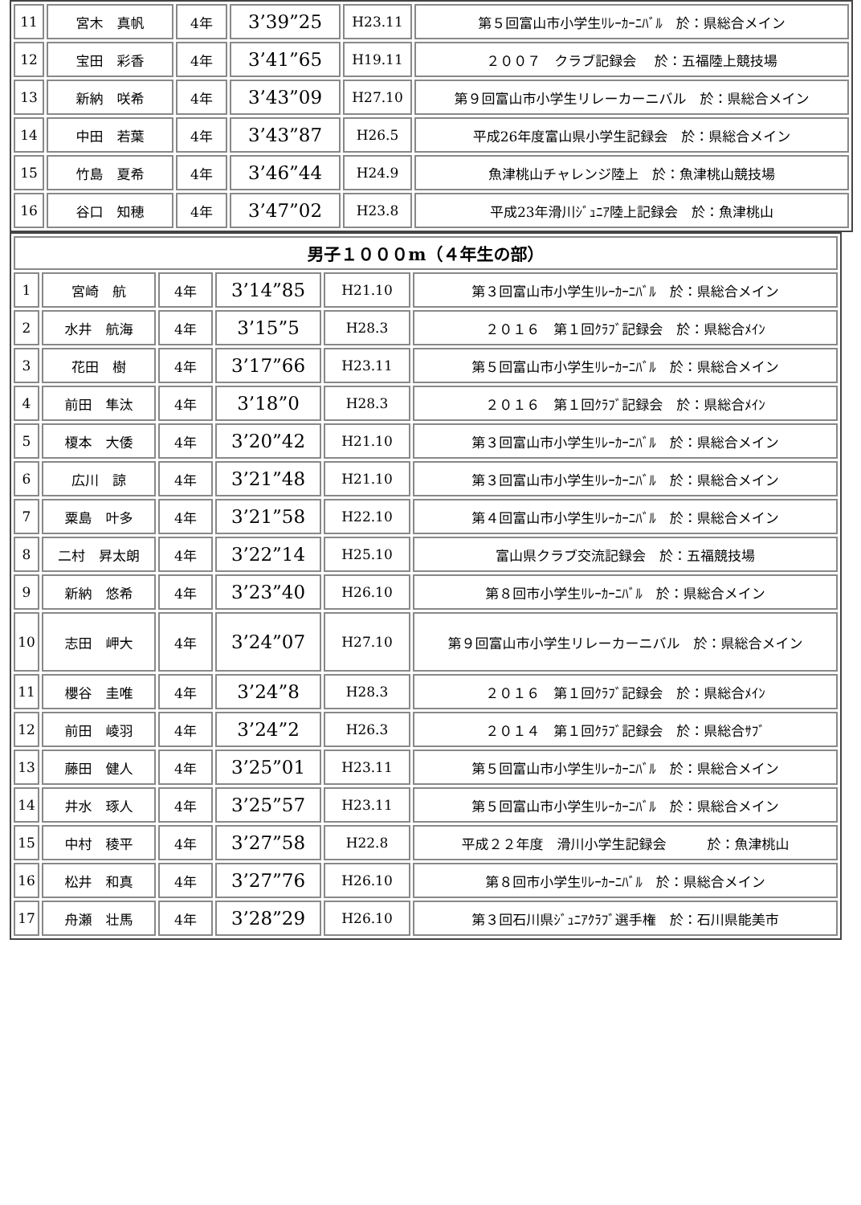| 11 | 宮木 真帆 | 4年 | 3’39”25 | H23.11 | 第５回富山市小学生ﾘﾚｰｶｰﾆﾊﾞﾙ 於：県総合メイン |
| 12 | 宝田 彩香 | 4年 | 3’41”65 | H19.11 | ２００７ クラブ記録会 於：五福陸上競技場 |
| 13 | 新納 咲希 | 4年 | 3’43”09 | H27.10 | 第９回富山市小学生リレーカーニバル 於：県総合メイン |
| 14 | 中田 若葉 | 4年 | 3’43”87 | H26.5 | 平成26年度富山県小学生記録会 於：県総合メイン |
| 15 | 竹島 夏希 | 4年 | 3’46”44 | H24.9 | 魚津桃山チャレンジ陸上 於：魚津桃山競技場 |
| 16 | 谷口 知穂 | 4年 | 3’47”02 | H23.8 | 平成23年滑川ｼﾞｭﾆｱ陸上記録会 於：魚津桃山 |
| 男子１０００m（４年生の部） | | | | | |
| --- | --- | --- | --- | --- | --- |
| 1 | 宮崎 航 | 4年 | 3’14”85 | H21.10 | 第３回富山市小学生ﾘﾚｰｶｰﾆﾊﾞﾙ 於：県総合メイン |
| 2 | 水井 航海 | 4年 | 3’15”5 | H28.3 | ２０１６ 第１回ｸﾗﾌﾞ記録会 於：県総合ﾒｲﾝ |
| 3 | 花田 樹 | 4年 | 3’17”66 | H23.11 | 第５回富山市小学生ﾘﾚｰｶｰﾆﾊﾞﾙ 於：県総合メイン |
| 4 | 前田 隼汰 | 4年 | 3’18”0 | H28.3 | ２０１６ 第１回ｸﾗﾌﾞ記録会 於：県総合ﾒｲﾝ |
| 5 | 榎本 大倭 | 4年 | 3’20”42 | H21.10 | 第３回富山市小学生ﾘﾚｰｶｰﾆﾊﾞﾙ 於：県総合メイン |
| 6 | 広川 諒 | 4年 | 3’21”48 | H21.10 | 第３回富山市小学生ﾘﾚｰｶｰﾆﾊﾞﾙ 於：県総合メイン |
| 7 | 粟島 叶多 | 4年 | 3’21”58 | H22.10 | 第４回富山市小学生ﾘﾚｰｶｰﾆﾊﾞﾙ 於：県総合メイン |
| 8 | 二村 昇太朗 | 4年 | 3’22”14 | H25.10 | 富山県クラブ交流記録会 於：五福競技場 |
| 9 | 新納 悠希 | 4年 | 3’23”40 | H26.10 | 第８回市小学生ﾘﾚｰｶｰﾆﾊﾞﾙ 於：県総合メイン |
| 10 | 志田 岬大 | 4年 | 3’24”07 | H27.10 | 第９回富山市小学生リレーカーニバル 於：県総合メイン |
| 11 | 櫻谷 圭唯 | 4年 | 3’24”8 | H28.3 | ２０１６ 第１回ｸﾗﾌﾞ記録会 於：県総合ﾒｲﾝ |
| 12 | 前田 崚羽 | 4年 | 3’24”2 | H26.3 | ２０１４ 第１回ｸﾗﾌﾞ記録会 於：県総合ｻﾌﾞ |
| 13 | 藤田 健人 | 4年 | 3’25”01 | H23.11 | 第５回富山市小学生ﾘﾚｰｶｰﾆﾊﾞﾙ 於：県総合メイン |
| 14 | 井水 琢人 | 4年 | 3’25”57 | H23.11 | 第５回富山市小学生ﾘﾚｰｶｰﾆﾊﾞﾙ 於：県総合メイン |
| 15 | 中村 稜平 | 4年 | 3’27”58 | H22.8 | 平成２２年度 滑川小学生記録会 於：魚津桃山 |
| 16 | 松井 和真 | 4年 | 3’27”76 | H26.10 | 第８回市小学生ﾘﾚｰｶｰﾆﾊﾞﾙ 於：県総合メイン |
| 17 | 舟瀬 壮馬 | 4年 | 3’28”29 | H26.10 | 第３回石川県ｼﾞｭﾆｱｸﾗﾌﾞ選手権 於：石川県能美市 |